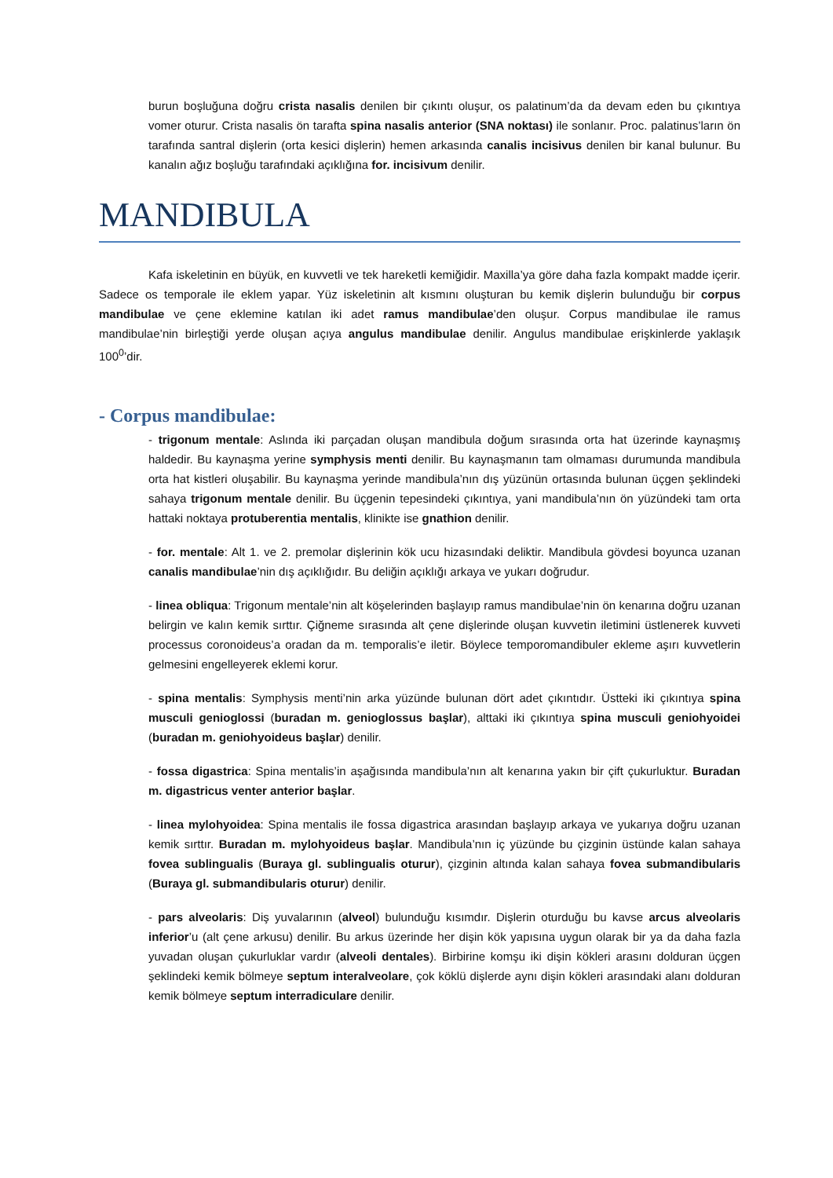burun boşluğuna doğru crista nasalis denilen bir çıkıntı oluşur, os palatinum’da da devam eden bu çıkıntıya vomer oturur. Crista nasalis ön tarafta spina nasalis anterior (SNA noktası) ile sonlanır. Proc. palatinus’ların ön tarafında santral dişlerin (orta kesici dişlerin) hemen arkasında canalis incisivus denilen bir kanal bulunur. Bu kanalın ağız boşluğu tarafındaki açıklığına for. incisivum denilir.
MANDIBULA
Kafa iskeletinin en büyük, en kuvvetli ve tek hareketli kemiğidir. Maxilla’ya göre daha fazla kompakt madde içerir. Sadece os temporale ile eklem yapar. Yüz iskeletinin alt kısmını oluşturan bu kemik dişlerin bulunduğu bir corpus mandibulae ve çene eklemine katılan iki adet ramus mandibulae’den oluşur. Corpus mandibulae ile ramus mandibulae’nin birleştiği yerde oluşan açıya angulus mandibulae denilir. Angulus mandibulae erişkinlerde yaklaşık 100<sup>0</sup>’dir.
- Corpus mandibulae:
- trigonum mentale: Aslında iki parçadan oluşan mandibula doğum sırasında orta hat üzerinde kaynaşmış haldedir. Bu kaynaşma yerine symphysis menti denilir. Bu kaynaşmanın tam olmaması durumunda mandibula orta hat kistleri oluşabilir. Bu kaynaşma yerinde mandibula’nın dış yüzünün ortasında bulunan üçgen şeklindeki sahaya trigonum mentale denilir. Bu üçgenin tepesindeki çıkıntıya, yani mandibula’nın ön yüzündeki tam orta hattaki noktaya protuberentia mentalis, klinikte ise gnathion denilir.
- for. mentale: Alt 1. ve 2. premolar dişlerinin kök ucu hizasındaki deliktir. Mandibula gövdesi boyunca uzanan canalis mandibulae’nin dış açıklığıdır. Bu deliğin açıklığı arkaya ve yukarı doğrudur.
- linea obliqua: Trigonum mentale’nin alt köşelerinden başlayıp ramus mandibulae’nin ön kenarına doğru uzanan belirgin ve kalın kemik sırttır. Çiğneme sırasında alt çene dişlerinde oluşan kuvvetin iletimini üstlenerek kuvveti processus coronoideus’a oradan da m. temporalis’e iletir. Böylece temporomandibuler ekleme aşırı kuvvetlerin gelmesini engelleyerek eklemi korur.
- spina mentalis: Symphysis menti’nin arka yüzünde bulunan dört adet çıkıntıdır. Üstteki iki çıkıntıya spina musculi genioglossi (buradan m. genioglossus başlar), alttaki iki çıkıntıya spina musculi geniohyoidei (buradan m. geniohyoideus başlar) denilir.
- fossa digastrica: Spina mentalis’in aşağısında mandibula’nın alt kenarına yakın bir çift çukurluktur. Buradan m. digastricus venter anterior başlar.
- linea mylohyoidea: Spina mentalis ile fossa digastrica arasından başlayıp arkaya ve yukarıya doğru uzanan kemik sırttır. Buradan m. mylohyoideus başlar. Mandibula’nın iç yüzünde bu çizginin üstünde kalan sahaya fovea sublingualis (Buraya gl. sublingualis oturur), çizginin altında kalan sahaya fovea submandibularis (Buraya gl. submandibularis oturur) denilir.
- pars alveolaris: Diş yuvalarının (alveol) bulunduğu kısımdır. Dişlerin oturduğu bu kavse arcus alveolaris inferior’u (alt çene arkusu) denilir. Bu arkus üzerinde her dişin kök yapısına uygun olarak bir ya da daha fazla yuvadan oluşan çukurluklar vardır (alveoli dentales). Birbirine komşu iki dişin kökleri arasını dolduran üçgen şeklindeki kemik bölmeye septum interalveolare, çok köklü dişlerde aynı dişin kökleri arasındaki alanı dolduran kemik bölmeye septum interradiculare denilir.